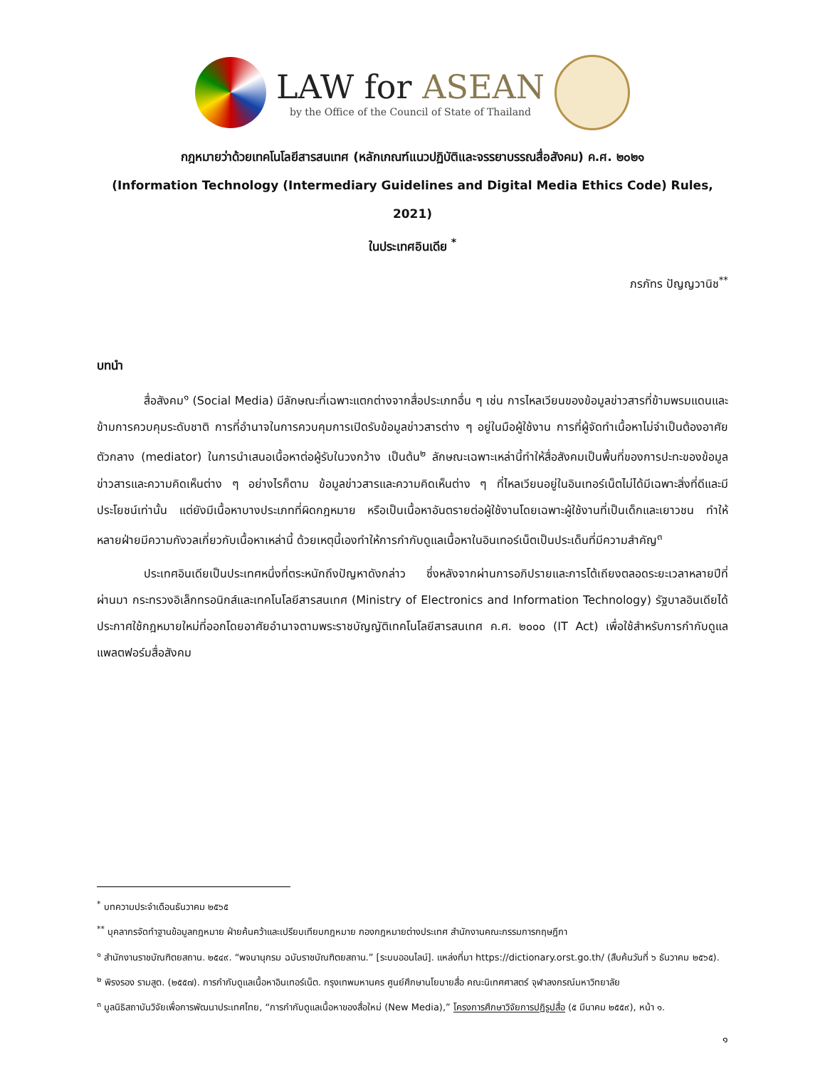LAW for ASEAN
by the Office of the Council of State of Thailand
กฎหมายว่าด้วยเทคโนโลยีสารสนเทศ (หลักเกณฑ์แนวปฏิบัติและจรรยาบรรณสื่อสังคม) ค.ศ. ๒๐๒๑
(Information Technology (Intermediary Guidelines and Digital Media Ethics Code) Rules, 2021)
ในประเทศอินเดีย <sup>*</sup>
ภรภัทร ปัญญวานิช<sup>**</sup>
บทนำ
สื่อสังคม<sup>๑</sup> (Social Media) มีลักษณะที่เฉพาะแตกต่างจากสื่อประเภทอื่น ๆ เช่น การไหลเวียนของข้อมูลข่าวสารที่ข้ามพรมแดนและข้ามการควบคุมระดับชาติ การที่อำนาจในการควบคุมการเปิดรับข้อมูลข่าวสารต่าง ๆ อยู่ในมือผู้ใช้งาน การที่ผู้จัดทำเนื้อหาไม่จำเป็นต้องอาศัยตัวกลาง (mediator) ในการนำเสนอเนื้อหาต่อผู้รับในวงกว้าง เป็นต้น<sup>๒</sup> ลักษณะเฉพาะเหล่านี้ทำให้สื่อสังคมเป็นพื้นที่ของการปะทะของข้อมูลข่าวสารและความคิดเห็นต่าง ๆ อย่างไรก็ตาม ข้อมูลข่าวสารและความคิดเห็นต่าง ๆ ที่ไหลเวียนอยู่ในอินเทอร์เน็ตไม่ได้มีเฉพาะสิ่งที่ดีและมีประโยชน์เท่านั้น แต่ยังมีเนื้อหาบางประเภทที่ผิดกฎหมาย หรือเป็นเนื้อหาอันตรายต่อผู้ใช้งานโดยเฉพาะผู้ใช้งานที่เป็นเด็กและเยาวชน ทำให้หลายฝ่ายมีความกังวลเกี่ยวกับเนื้อหาเหล่านี้ ด้วยเหตุนี้เองทำให้การกำกับดูแลเนื้อหาในอินเทอร์เน็ตเป็นประเด็นที่มีความสำคัญ<sup>๓</sup>
ประเทศอินเดียเป็นประเทศหนึ่งที่ตระหนักถึงปัญหาดังกล่าว ซึ่งหลังจากผ่านการอภิปรายและการโต้เถียงตลอดระยะเวลาหลายปีที่ผ่านมา กระทรวงอิเล็กทรอนิกส์และเทคโนโลยีสารสนเทศ (Ministry of Electronics and Information Technology) รัฐบาลอินเดียได้ประกาศใช้กฎหมายใหม่ที่ออกโดยอาศัยอำนาจตามพระราชบัญญัติเทคโนโลยีสารสนเทศ ค.ศ. ๒๐๐๐ (IT Act) เพื่อใช้สำหรับการกำกับดูแลแพลตฟอร์มสื่อสังคม
<sup>*</sup> บทความประจำเดือนธันวาคม ๒๕๖๕
<sup>**</sup> บุคลากรจัดทำฐานข้อมูลกฎหมาย ฝ่ายค้นคว้าและเปรียบเทียบกฎหมาย กองกฎหมายต่างประเทศ สำนักงานคณะกรรมการกฤษฎีกา
<sup>๑</sup> สำนักงานราชบัณฑิตยสถาน. ๒๕๔๙. “พจนานุกรม ฉบับราชบัณฑิตยสถาน.” [ระบบออนไลน์]. แหล่งที่มา https://dictionary.orst.go.th/ (สืบค้นวันที่ ๖ ธันวาคม ๒๕๖๕).
<sup>๒</sup> พิรงรอง รามสูต. (๒๕๕๗). การกำกับดูแลเนื้อหาอินเทอร์เน็ต. กรุงเทพมหานคร ศูนย์ศึกษานโยบายสื่อ คณะนิเทศศาสตร์ จุฬาลงกรณ์มหาวิทยาลัย
<sup>๓</sup> มูลนิธิสถาบันวิจัยเพื่อการพัฒนาประเทศไทย, “การกำกับดูแลเนื้อหาของสื่อใหม่ (New Media),” โครงการศึกษาวิจัยการปฏิรูปสื่อ (๕ มีนาคม ๒๕๕๙), หน้า ๑.
๑